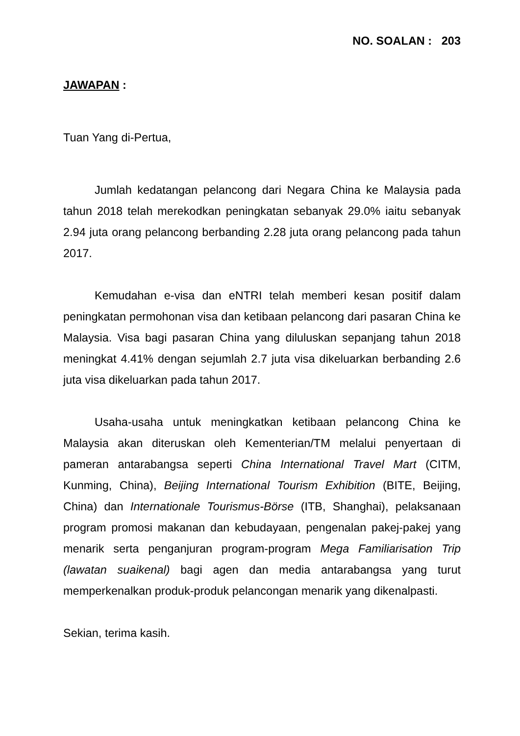NO. SOALAN : 203
JAWAPAN :
Tuan Yang di-Pertua,
Jumlah kedatangan pelancong dari Negara China ke Malaysia pada tahun 2018 telah merekodkan peningkatan sebanyak 29.0% iaitu sebanyak 2.94 juta orang pelancong berbanding 2.28 juta orang pelancong pada tahun 2017.
Kemudahan e-visa dan eNTRI telah memberi kesan positif dalam peningkatan permohonan visa dan ketibaan pelancong dari pasaran China ke Malaysia. Visa bagi pasaran China yang diluluskan sepanjang tahun 2018 meningkat 4.41% dengan sejumlah 2.7 juta visa dikeluarkan berbanding 2.6 juta visa dikeluarkan pada tahun 2017.
Usaha-usaha untuk meningkatkan ketibaan pelancong China ke Malaysia akan diteruskan oleh Kementerian/TM melalui penyertaan di pameran antarabangsa seperti China International Travel Mart (CITM, Kunming, China), Beijing International Tourism Exhibition (BITE, Beijing, China) dan Internationale Tourismus-Börse (ITB, Shanghai), pelaksanaan program promosi makanan dan kebudayaan, pengenalan pakej-pakej yang menarik serta penganjuran program-program Mega Familiarisation Trip (lawatan suaikenal) bagi agen dan media antarabangsa yang turut memperkenalkan produk-produk pelancongan menarik yang dikenalpasti.
Sekian, terima kasih.